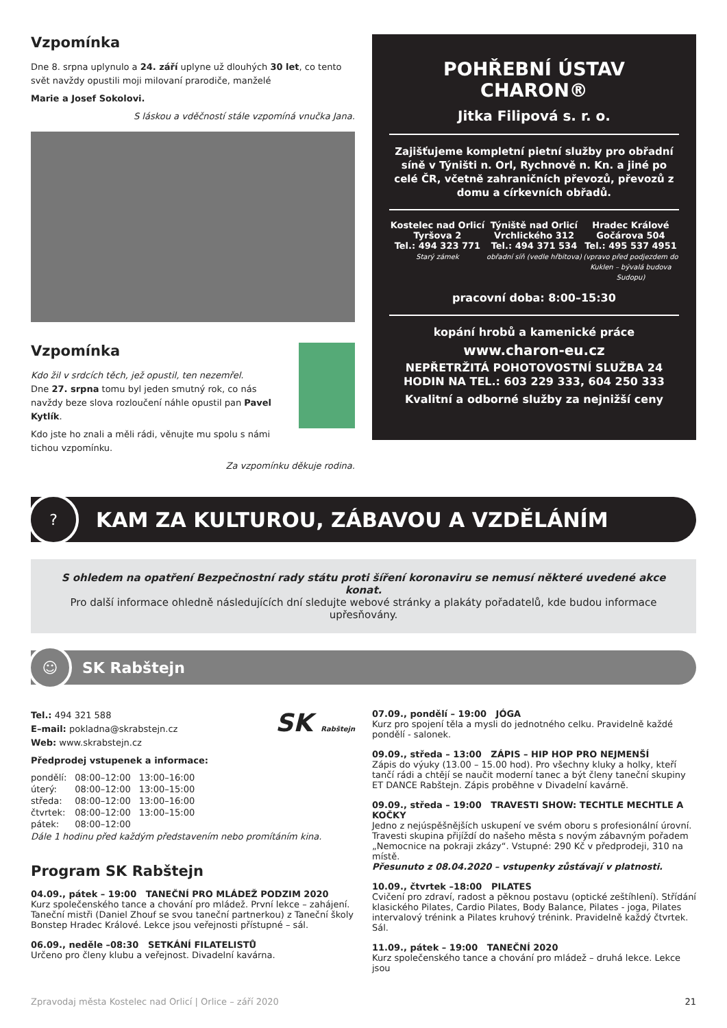Vzpomínka
Dne 8. srpna uplynulo a 24. září uplyne už dlouhých 30 let, co tento svět navždy opustili moji milovaní prarodiče, manželé
Marie a Josef Sokolovi.
S láskou a vděčností stále vzpomíná vnučka Jana.
Vzpomínka
Kdo žil v srdcích těch, jež opustil, ten nezemřel.
Dne 27. srpna tomu byl jeden smutný rok, co nás navždy beze slova rozloučení náhle opustil pan Pavel Kytlík.
Kdo jste ho znali a měli rádi, věnujte mu spolu s námi tichou vzpomínku.
Za vzpomínku děkuje rodina.
POHŘEBNÍ ÚSTAV CHARON®
Jitka Filipová s. r. o.
Zajišťujeme kompletní pietní služby pro obřadní síně v Týništi n. Orl, Rychnově n. Kn. a jiné po celé ČR, včetně zahraničních převozů, převozů z domu a církevních obřadů.
Kostelec nad Orlicí
Tyršova 2
Tel.: 494 323 771
Starý zámek
Týniště nad Orlicí
Vrchlického 312
Tel.: 494 371 534
obřadní síň (vedle hřbitova)
Hradec Králové
Gočárova 504
Tel.: 495 537 4951
(vpravo před podjezdem do Kuklen – bývalá budova Sudopu)
pracovní doba: 8:00–15:30
kopání hrobů a kamenické práce
www.charon-eu.cz
NEPŘETRŽITÁ POHOTOVOSTNÍ SLUŽBA 24 HODIN NA TEL.: 603 229 333, 604 250 333
Kvalitní a odborné služby za nejnižší ceny
?
KAM ZA KULTUROU, ZÁBAVOU A VZDĚLÁNÍM
S ohledem na opatření Bezpečnostní rady státu proti šíření koronaviru se nemusí některé uvedené akce konat.
Pro další informace ohledně následujících dní sledujte webové stránky a plakáty pořadatelů, kde budou informace upřesňovány.
☺
SK Rabštejn
Tel.: 494 321 588
E–mail: pokladna@skrabstejn.cz
Web: www.skrabstejn.cz
SK Rabštejn
Předprodej vstupenek a informace:
| pondělí: | 08:00–12:00 | 13:00–16:00 |
| úterý: | 08:00–12:00 | 13:00–15:00 |
| středa: | 08:00–12:00 | 13:00–16:00 |
| čtvrtek: | 08:00–12:00 | 13:00–15:00 |
| pátek: | 08:00–12:00 | |
Dále 1 hodinu před každým představením nebo promítáním kina.
Program SK Rabštejn
04.09., pátek – 19:00 TANEČNÍ PRO MLÁDEŽ PODZIM 2020
Kurz společenského tance a chování pro mládež. První lekce – zahájení. Taneční mistři (Daniel Zhouf se svou taneční partnerkou) z Taneční školy Bonstep Hradec Králové. Lekce jsou veřejnosti přístupné – sál.
06.09., neděle –08:30 SETKÁNÍ FILATELISTŮ
Určeno pro členy klubu a veřejnost. Divadelní kavárna.
07.09., pondělí – 19:00 JÓGA
Kurz pro spojení těla a mysli do jednotného celku. Pravidelně každé pondělí - salonek.
09.09., středa – 13:00 ZÁPIS – HIP HOP PRO NEJMENŠÍ
Zápis do výuky (13.00 – 15.00 hod). Pro všechny kluky a holky, kteří tančí rádi a chtějí se naučit moderní tanec a být členy taneční skupiny ET DANCE Rabštejn. Zápis proběhne v Divadelní kavárně.
09.09., středa – 19:00 TRAVESTI SHOW: TECHTLE MECHTLE A KOČKY
Jedno z nejúspěšnějších uskupení ve svém oboru s profesionální úrovní. Travesti skupina přijíždí do našeho města s novým zábavným pořadem „Nemocnice na pokraji zkázy“. Vstupné: 290 Kč v předprodeji, 310 na místě.
Přesunuto z 08.04.2020 – vstupenky zůstávají v platnosti.
10.09., čtvrtek –18:00 PILATES
Cvičení pro zdraví, radost a pěknou postavu (optické zeštíhlení). Střídání klasického Pilates, Cardio Pilates, Body Balance, Pilates - joga, Pilates intervalový trénink a Pilates kruhový trénink. Pravidelně každý čtvrtek. Sál.
11.09., pátek – 19:00 TANEČNÍ 2020
Kurz společenského tance a chování pro mládež – druhá lekce. Lekce jsou
Zpravodaj města Kostelec nad Orlicí | Orlice – září 2020 21